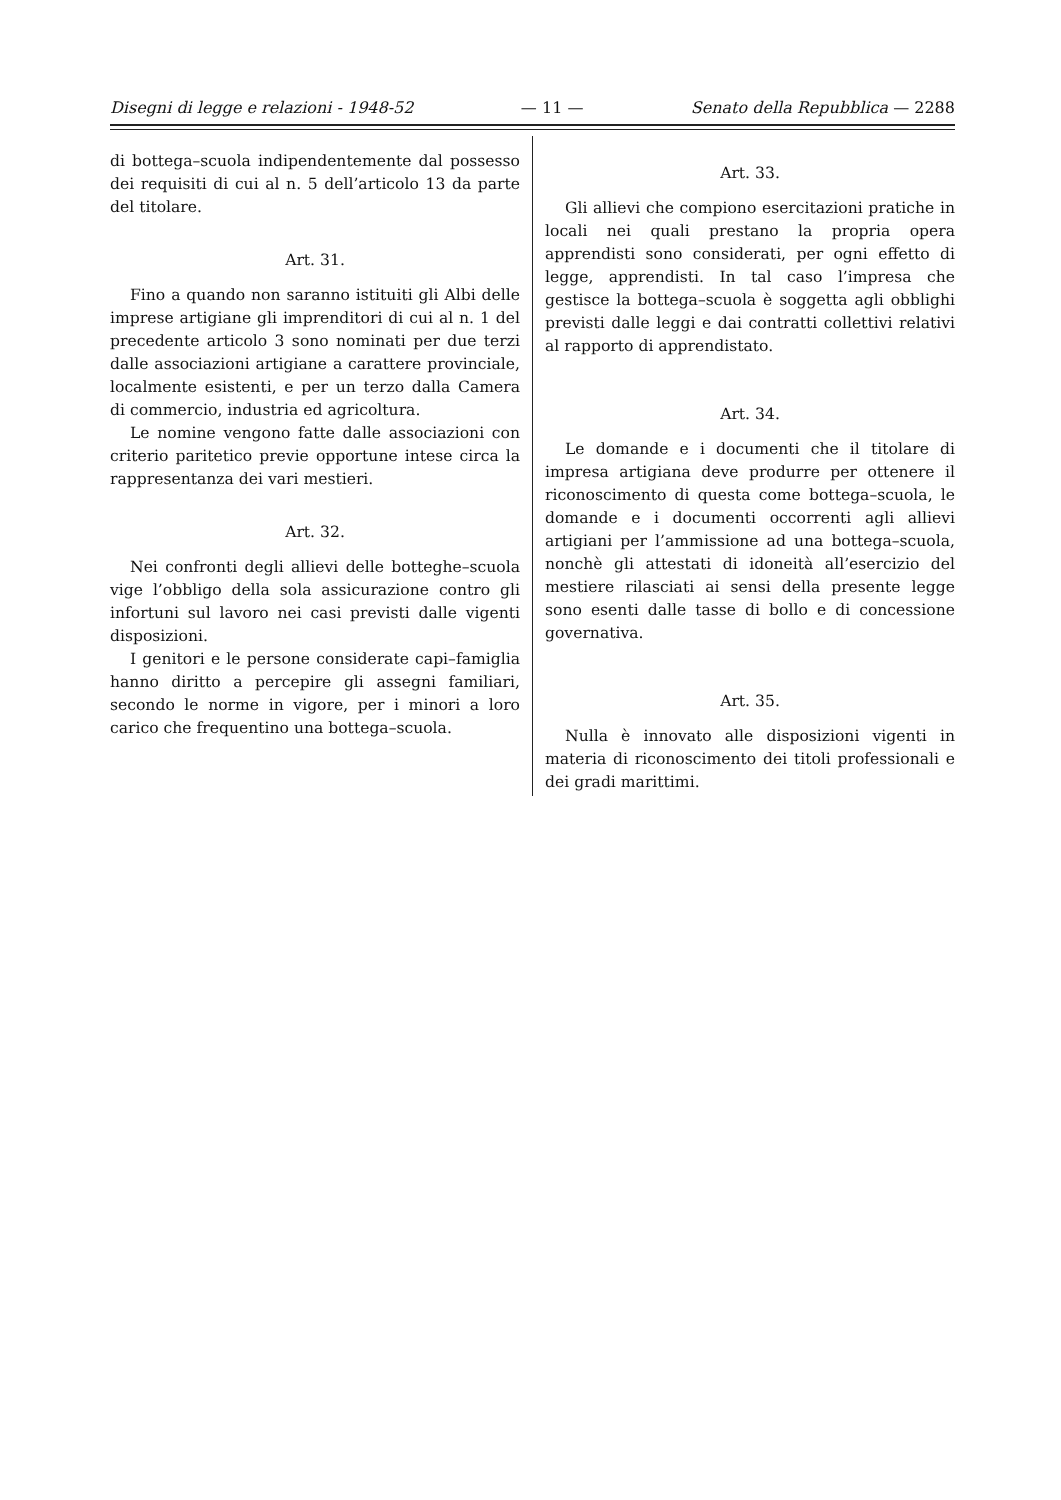Disegni di legge e relazioni - 1948-52 — 11 — Senato della Repubblica — 2288
di bottega–scuola indipendentemente dal possesso dei requisiti di cui al n. 5 dell’articolo 13 da parte del titolare.
Art. 31.
Fino a quando non saranno istituiti gli Albi delle imprese artigiane gli imprenditori di cui al n. 1 del precedente articolo 3 sono nominati per due terzi dalle associazioni artigiane a carattere provinciale, localmente esistenti, e per un terzo dalla Camera di commercio, industria ed agricoltura.
Le nomine vengono fatte dalle associazioni con criterio paritetico previe opportune intese circa la rappresentanza dei vari mestieri.
Art. 32.
Nei confronti degli allievi delle botteghe–scuola vige l’obbligo della sola assicurazione contro gli infortuni sul lavoro nei casi previsti dalle vigenti disposizioni.
I genitori e le persone considerate capi–famiglia hanno diritto a percepire gli assegni familiari, secondo le norme in vigore, per i minori a loro carico che frequentino una bottega–scuola.
Art. 33.
Gli allievi che compiono esercitazioni pratiche in locali nei quali prestano la propria opera apprendisti sono considerati, per ogni effetto di legge, apprendisti. In tal caso l’impresa che gestisce la bottega–scuola è soggetta agli obblighi previsti dalle leggi e dai contratti collettivi relativi al rapporto di apprendistato.
Art. 34.
Le domande e i documenti che il titolare di impresa artigiana deve produrre per ottenere il riconoscimento di questa come bottega–scuola, le domande e i documenti occorrenti agli allievi artigiani per l’ammissione ad una bottega–scuola, nonchè gli attestati di idoneità all’esercizio del mestiere rilasciati ai sensi della presente legge sono esenti dalle tasse di bollo e di concessione governativa.
Art. 35.
Nulla è innovato alle disposizioni vigenti in materia di riconoscimento dei titoli professionali e dei gradi marittimi.